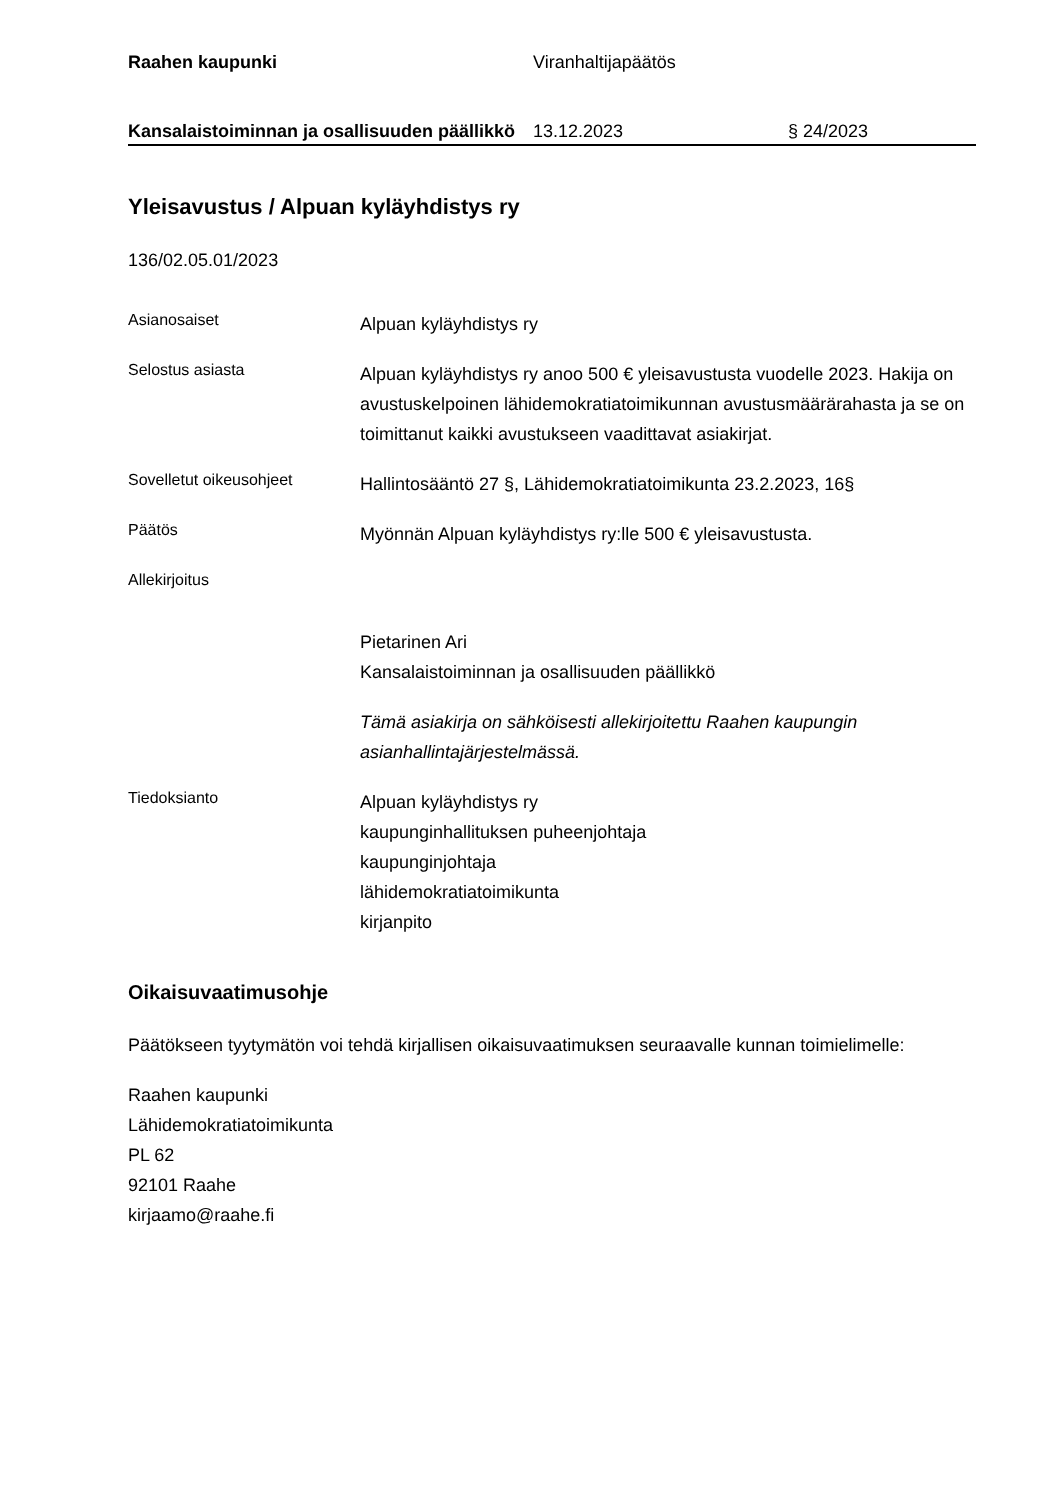Raahen kaupunki Viranhaltijapäätös
Kansalaistoiminnan ja osallisuuden päällikkö
13.12.2023 § 24/2023
Yleisavustus / Alpuan kyläyhdistys ry
136/02.05.01/2023
Asianosaiset
Alpuan kyläyhdistys ry
Selostus asiasta
Alpuan kyläyhdistys ry anoo 500 € yleisavustusta vuodelle 2023. Hakija on avustuskelpoinen lähidemokratiatoimikunnan avustusmäärärahasta ja se on toimittanut kaikki avustukseen vaadittavat asiakirjat.
Sovelletut oikeusohjeet
Hallintosääntö 27 §, Lähidemokratiatoimikunta 23.2.2023, 16§
Päätös
Myönnän Alpuan kyläyhdistys ry:lle 500 € yleisavustusta.
Allekirjoitus
Pietarinen Ari
Kansalaistoiminnan ja osallisuuden päällikkö
Tämä asiakirja on sähköisesti allekirjoitettu Raahen kaupungin asianhallintajärjestelmässä.
Tiedoksianto
Alpuan kyläyhdistys ry
kaupunginhallituksen puheenjohtaja
kaupunginjohtaja
lähidemokratiatoimikunta
kirjanpito
Oikaisuvaatimusohje
Päätökseen tyytymätön voi tehdä kirjallisen oikaisuvaatimuksen seuraavalle kunnan toimielimelle:
Raahen kaupunki
Lähidemokratiatoimikunta
PL 62
92101 Raahe
kirjaamo@raahe.fi